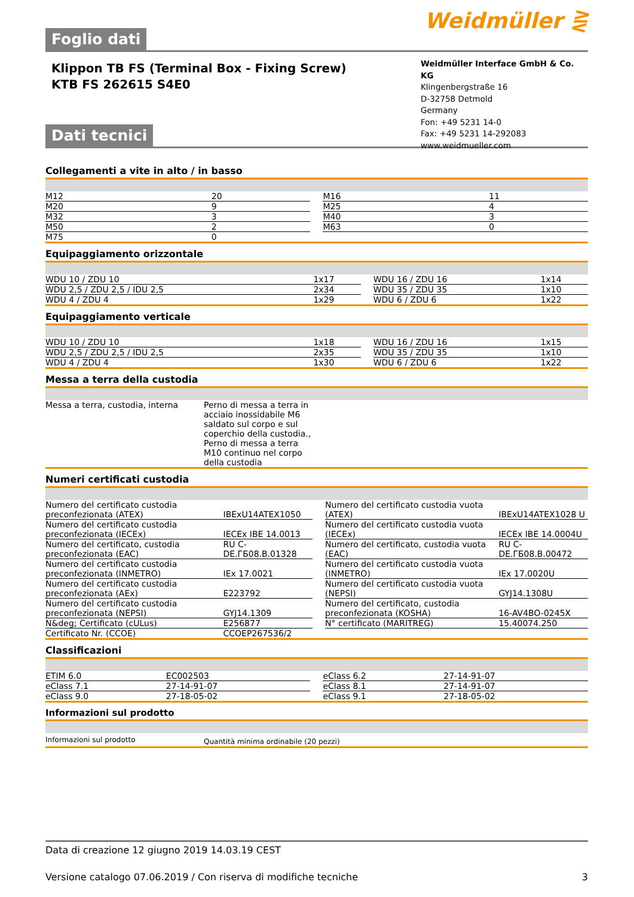Foglio dati
Weidmüller ⋛
Klippon TB FS (Terminal Box - Fixing Screw)
KTB FS 262615 S4E0
Dati tecnici
Weidmüller Interface GmbH & Co. KG
Klingenbergstraße 16
D-32758 Detmold
Germany
Fon: +49 5231 14-0
Fax: +49 5231 14-292083
www.weidmueller.com
Collegamenti a vite in alto / in basso
| M12 | 20 | | M16 | 11 |
| M20 | 9 | | M25 | 4 |
| M32 | 3 | | M40 | 3 |
| M50 | 2 | | M63 | 0 |
| M75 | 0 | | | |
Equipaggiamento orizzontale
| WDU 10 / ZDU 10 | 1x17 | | WDU 16 / ZDU 16 | 1x14 |
| WDU 2,5 / ZDU 2,5 / IDU 2,5 | 2x34 | | WDU 35 / ZDU 35 | 1x10 |
| WDU 4 / ZDU 4 | 1x29 | | WDU 6 / ZDU 6 | 1x22 |
Equipaggiamento verticale
| WDU 10 / ZDU 10 | 1x18 | | WDU 16 / ZDU 16 | 1x15 |
| WDU 2,5 / ZDU 2,5 / IDU 2,5 | 2x35 | | WDU 35 / ZDU 35 | 1x10 |
| WDU 4 / ZDU 4 | 1x30 | | WDU 6 / ZDU 6 | 1x22 |
Messa a terra della custodia
| Messa a terra, custodia, interna | Perno di messa a terra in acciaio inossidabile M6 saldato sul corpo e sul coperchio della custodia., Perno di messa a terra M10 continuo nel corpo della custodia | |
Numeri certificati custodia
| Numero del certificato custodia preconfezionata (ATEX) | IBExU14ATEX1050 | | Numero del certificato custodia vuota (ATEX) | IBExU14ATEX1028 U |
| Numero del certificato custodia preconfezionata (IECEx) | IECEx IBE 14.0013 | | Numero del certificato custodia vuota (IECEx) | IECEx IBE 14.0004U |
| Numero del certificato, custodia preconfezionata (EAC) | RU C-DE.ГБ08.B.01328 | | Numero del certificato, custodia vuota (EAC) | RU C-DE.ГБ08.B.00472 |
| Numero del certificato custodia preconfezionata (INMETRO) | IEx 17.0021 | | Numero del certificato custodia vuota (INMETRO) | IEx 17.0020U |
| Numero del certificato custodia preconfezionata (AEx) | E223792 | | Numero del certificato custodia vuota (NEPSI) | GYJ14.1308U |
| Numero del certificato custodia preconfezionata (NEPSI) | GYJ14.1309 | | Numero del certificato, custodia preconfezionata (KOSHA) | 16-AV4BO-0245X |
| N&deg; Certificato (cULus) | E256877 | | N° certificato (MARITREG) | 15.40074.250 |
| Certificato Nr. (CCOE) | CCOEP267536/2 | | | |
Classificazioni
| ETIM 6.0 | EC002503 | | eClass 6.2 | 27-14-91-07 |
| eClass 7.1 | 27-14-91-07 | | eClass 8.1 | 27-14-91-07 |
| eClass 9.0 | 27-18-05-02 | | eClass 9.1 | 27-18-05-02 |
Informazioni sul prodotto
| Informazioni sul prodotto | Quantità minima ordinabile (20 pezzi) |
Data di creazione 12 giugno 2019 14.03.19 CEST
Versione catalogo 07.06.2019 / Con riserva di modifiche tecniche 3